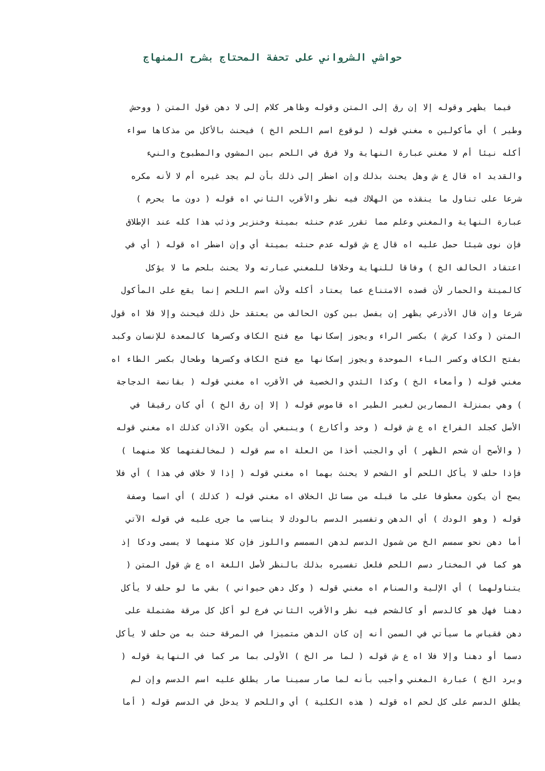حواشي الشرواني على تحفة المحتاج بشرح المنهاج
فيما يظهر وقوله إلا إن رق إلى المتن وقوله وظاهر كلام إلى لا دهن قول المتن ( ووحش
وطير ) أي مأكولين ه مغني قوله ( لوقوع اسم اللحم الخ ) فيحنث بالأكل من مذكاها سواء
أكله نيئا أم لا مغني عبارة النهاية ولا فرق في اللحم بين المشوي والمطبوخ والنيء
والقديد اه قال ع ش وهل يحنث بذلك وإن اضطر إلى ذلك بأن لم يجد غيره أم لا لأنه مكره
شرعا على تناول ما ينقذه من الهلاك فيه نظر والأقرب الثاني اه قوله ( دون ما يحرم )
عبارة النهاية والمغني وعلم مما تقرر عدم حنثه بميتة وخنزير وذئب هذا كله عند الإطلاق
فإن نوى شيئا حمل عليه اه قال ع ش قوله عدم حنثه بميتة أي وإن اضطر اه قوله ( أي في
اعتقاد الحالف الخ ) وفاقا للنهاية وخلافا للمغني عبارته ولا يحنث بلحم ما لا يؤكل
كالميتة والحمار لأن قصده الامتناع عما يعتاد أكله ولأن اسم اللحم إنما يقع على المأكول
شرعا وإن قال الأذرعي يظهر إن يفصل بين كون الحالف من يعتقد حل ذلك فيحنث وإلا فلا اه قول
المتن ( وكذا كرش ) بكسر الراء ويجوز إسكانها مع فتح الكاف وكسرها كالمعدة للإنسان وكبد
بفتح الكاف وكسر الباء الموحدة ويجوز إسكانها مع فتح الكاف وكسرها وطحال بكسر الطاء اه
مغني قوله ( وأمعاء الخ ) وكذا الثدي والخصية في الأقرب اه مغني قوله ( بقانصة الدجاجة
) وهي بمنزلة المصارين لغير الطير اه قاموس قوله ( إلا إن رق الخ ) أي كان رقيقا في
الأصل كجلد الفراخ اه ع ش قوله ( وخد وأكارع ) وينبغي أن يكون الآذان كذلك اه مغني قوله
( والأصح أن شحم الظهر ) أي والجنب أخذا من العلة اه سم قوله ( لمخالفتهما كلا منهما )
فإذا حلف لا يأكل اللحم أو الشحم لا يحنث بهما اه مغني قوله ( إذا لا خلاف في هذا ) أي فلا
يصح أن يكون معطوفا على ما قبله من مسائل الخلاف اه مغني قوله ( كذلك ) أي اسما وصفة
قوله ( وهو الودك ) أي الدهن وتفسير الدسم بالودك لا يناسب ما جرى عليه في قوله الآتي
أما دهن نحو سمسم الخ من شمول الدسم لدهن السمسم واللوز فإن كلا منهما لا يسمى ودكا إذ
هو كما في المختار دسم اللحم فلعل تفسيره بذلك بالنظر لأصل اللغة اه ع ش قول المتن (
يتناولهما ) أي الإلية والسنام اه مغني قوله ( وكل دهن حيواني ) بقي ما لو حلف لا يأكل
دهنا فهل هو كالدسم أو كالشحم فيه نظر والأقرب الثاني فرع لو أكل كل مرقة مشتملة على
دهن فقياس ما سيأتي في السمن أنه إن كان الدهن متميزا في المرقة حنث به من حلف لا يأكل
دسما أو دهنا وإلا فلا اه ع ش قوله ( لما مر الخ ) الأولى بما مر كما في النهاية قوله (
ويرد الخ ) عبارة المغني وأجيب بأنه لما صار سمينا صار يطلق عليه اسم الدسم وإن لم
يطلق الدسم على كل لحم اه قوله ( هذه الكلية ) أي واللحم لا يدخل في الدسم قوله ( أما